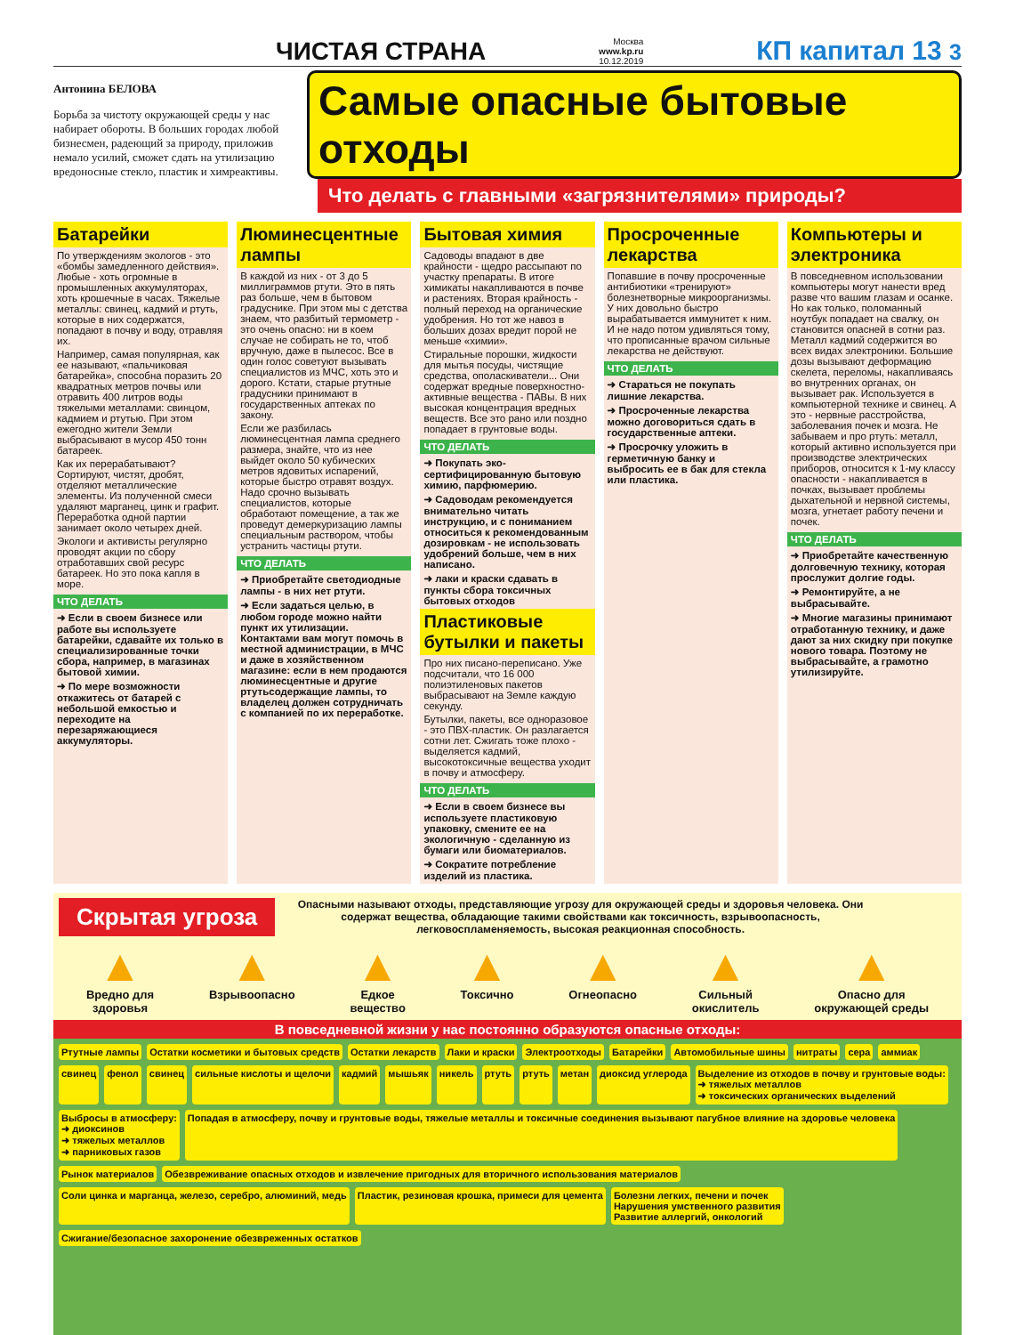ЧИСТАЯ СТРАНА
Москва
www.kp.ru
10.12.2019
КП капитал 13 3
Антонина БЕЛОВА
Борьба за чистоту окружающей среды у нас набирает обороты. В больших городах любой бизнесмен, радеющий за природу, приложив немало усилий, сможет сдать на утилизацию вредоносные стекло, пластик и химреактивы.
Самые опасные бытовые отходы
Что делать с главными «загрязнителями» природы?
Батарейки
По утверждениям экологов - это «бомбы замедленного действия». Любые - хоть огромные в промышленных аккумуляторах, хоть крошечные в часах. Тяжелые металлы: свинец, кадмий и ртуть, которые в них содержатся, попадают в почву и воду, отравляя их.
Например, самая популярная, как ее называют, «пальчиковая батарейка», способна поразить 20 квадратных метров почвы или отравить 400 литров воды тяжелыми металлами: свинцом, кадмием и ртутью. При этом ежегодно жители Земли выбрасывают в мусор 450 тонн батареек.
Как их перерабатывают? Сортируют, чистят, дробят, отделяют металлические элементы. Из полученной смеси удаляют марганец, цинк и графит. Переработка одной партии занимает около четырех дней.
Экологи и активисты регулярно проводят акции по сбору отработавших свой ресурс батареек. Но это пока капля в море.
ЧТО ДЕЛАТЬ
➜ Если в своем бизнесе или работе вы используете батарейки, сдавайте их только в специализированные точки сбора, например, в магазинах бытовой химии.
➜ По мере возможности откажитесь от батарей с небольшой емкостью и переходите на перезаряжающиеся аккумуляторы.
Люминесцентные лампы
В каждой из них - от 3 до 5 миллиграммов ртути. Это в пять раз больше, чем в бытовом градуснике. При этом мы с детства знаем, что разбитый термометр - это очень опасно: ни в коем случае не собирать не то, чтоб вручную, даже в пылесос. Все в один голос советуют вызывать специалистов из МЧС, хоть это и дорого. Кстати, старые ртутные градусники принимают в государственных аптеках по закону.
Если же разбилась люминесцентная лампа среднего размера, знайте, что из нее выйдет около 50 кубических метров ядовитых испарений, которые быстро отравят воздух. Надо срочно вызывать специалистов, которые обработают помещение, а так же проведут демеркуризацию лампы специальным раствором, чтобы устранить частицы ртути.
ЧТО ДЕЛАТЬ
➜ Приобретайте светодиодные лампы - в них нет ртути.
➜ Если задаться целью, в любом городе можно найти пункт их утилизации. Контактами вам могут помочь в местной администрации, в МЧС и даже в хозяйственном магазине: если в нем продаются люминесцентные и другие ртутьсодержащие лампы, то владелец должен сотрудничать с компанией по их переработке.
Бытовая химия
Садоводы впадают в две крайности - щедро рассыпают по участку препараты. В итоге химикаты накапливаются в почве и растениях. Вторая крайность - полный переход на органические удобрения. Но тот же навоз в больших дозах вредит порой не меньше «химии».
Стиральные порошки, жидкости для мытья посуды, чистящие средства, ополаскиватели... Они содержат вредные поверхностно-активные вещества - ПАВы. В них высокая концентрация вредных веществ. Все это рано или поздно попадает в грунтовые воды.
ЧТО ДЕЛАТЬ
➜ Покупать эко-сертифицированную бытовую химию, парфюмерию.
➜ Садоводам рекомендуется внимательно читать инструкцию, и с пониманием относиться к рекомендованным дозировкам - не использовать удобрений больше, чем в них написано.
➜ лаки и краски сдавать в пункты сбора токсичных бытовых отходов
Пластиковые бутылки и пакеты
Про них писано-переписано. Уже подсчитали, что 16 000 полиэтиленовых пакетов выбрасывают на Земле каждую секунду.
Бутылки, пакеты, все одноразовое - это ПВХ-пластик. Он разлагается сотни лет. Сжигать тоже плохо - выделяется кадмий, высокотоксичные вещества уходит в почву и атмосферу.
ЧТО ДЕЛАТЬ
➜ Если в своем бизнесе вы используете пластиковую упаковку, смените ее на экологичную - сделанную из бумаги или биоматериалов.
➜ Сократите потребление изделий из пластика.
Просроченные лекарства
Попавшие в почву просроченные антибиотики «тренируют» болезнетворные микроорганизмы. У них довольно быстро вырабатывается иммунитет к ним. И не надо потом удивляться тому, что прописанные врачом сильные лекарства не действуют.
ЧТО ДЕЛАТЬ
➜ Стараться не покупать лишние лекарства.
➜ Просроченные лекарства можно договориться сдать в государственные аптеки.
➜ Просрочку уложить в герметичную банку и выбросить ее в бак для стекла или пластика.
Компьютеры и электроника
В повседневном использовании компьютеры могут нанести вред разве что вашим глазам и осанке. Но как только, поломанный ноутбук попадает на свалку, он становится опасней в сотни раз. Металл кадмий содержится во всех видах электроники. Большие дозы вызывают деформацию скелета, переломы, накапливаясь во внутренних органах, он вызывает рак. Используется в компьютерной технике и свинец. А это - нервные расстройства, заболевания почек и мозга. Не забываем и про ртуть: металл, который активно используется при производстве электрических приборов, относится к 1-му классу опасности - накапливается в почках, вызывает проблемы дыхательной и нервной системы, мозга, угнетает работу печени и почек.
ЧТО ДЕЛАТЬ
➜ Приобретайте качественную долговечную технику, которая прослужит долгие годы.
➜ Ремонтируйте, а не выбрасывайте.
➜ Многие магазины принимают отработанную технику, и даже дают за них скидку при покупке нового товара. Поэтому не выбрасывайте, а грамотно утилизируйте.
Скрытая угроза
Опасными называют отходы, представляющие угрозу для окружающей среды и здоровья человека. Они содержат вещества, обладающие такими свойствами как токсичность, взрывоопасность, легковоспламеняемость, высокая реакционная способность.
▲
Вредно для
здоровья
▲
Взрывоопасно
▲
Едкое
вещество
▲
Токсично
▲
Огнеопасно
▲
Сильный
окислитель
▲
Опасно для
окружающей среды
В повседневной жизни у нас постоянно образуются опасные отходы:
Ртутные лампы
Остатки косметики и бытовых средств
Остатки лекарств
Лаки и краски
Электроотходы
Батарейки
Автомобильные шины
нитраты
сера
аммиак
свинец
фенол
свинец
сильные кислоты и щелочи
кадмий
мышьяк
никель
ртуть
ртуть
метан
диоксид углерода
Выделение из отходов в почву и грунтовые воды:
➜ тяжелых металлов
➜ токсических органических выделений
Выбросы в атмосферу:
➜ диоксинов
➜ тяжелых металлов
➜ парниковых газов
Попадая в атмосферу, почву и грунтовые воды, тяжелые металлы и токсичные соединения вызывают пагубное влияние на здоровье человека
Рынок материалов
Обезвреживание опасных отходов и извлечение пригодных для вторичного использования материалов
Соли цинка и марганца, железо, серебро, алюминий, медь
Пластик, резиновая крошка, примеси для цемента
Болезни легких, печени и почек
Нарушения умственного развития
Развитие аллергий, онкологий
Сжигание/безопасное захоронение обезвреженных остатков